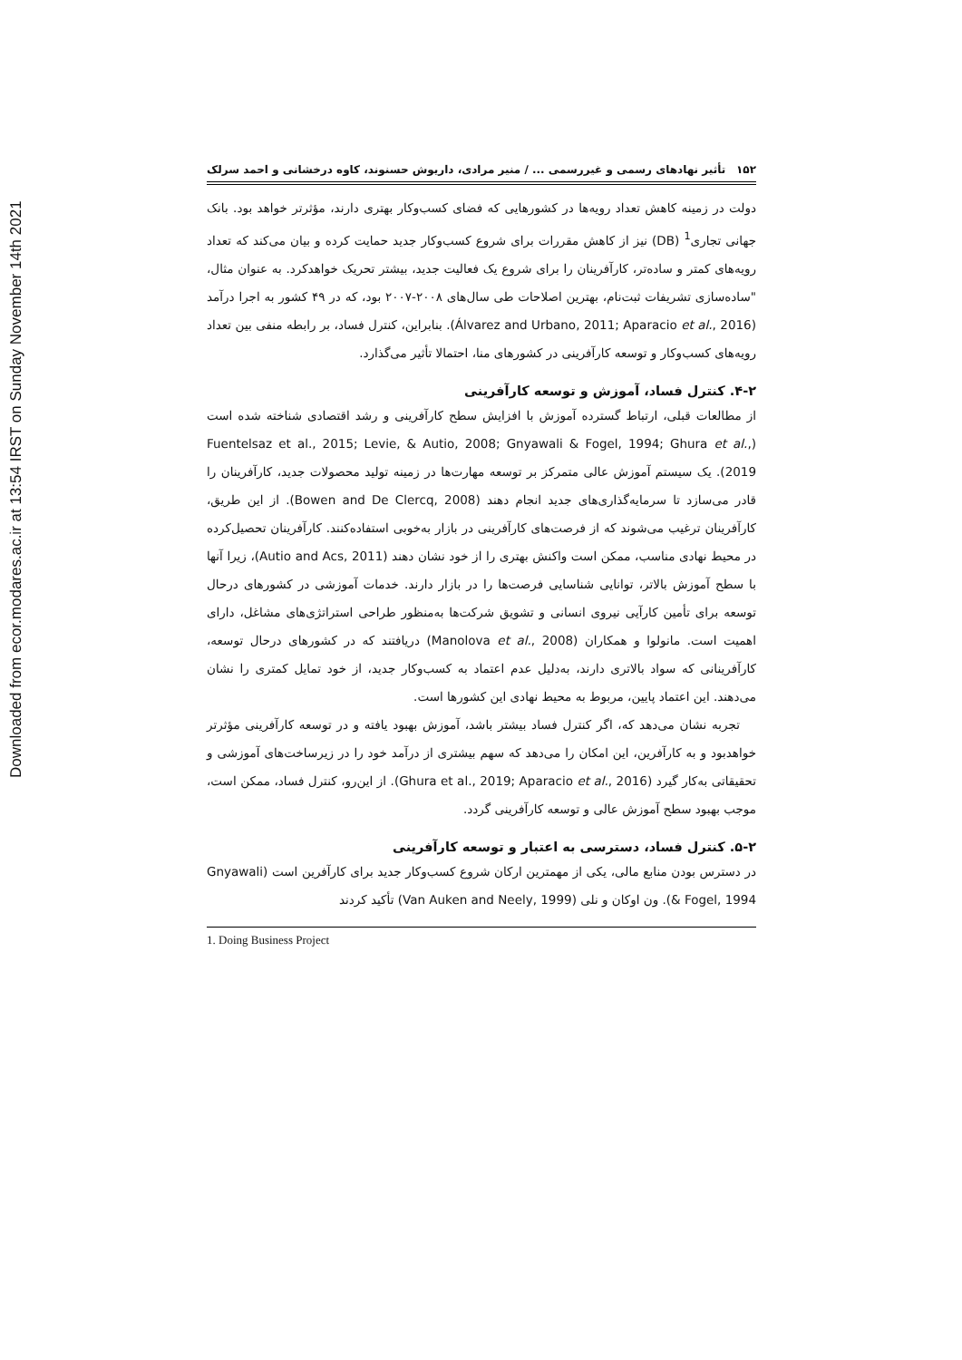Downloaded from ecor.modares.ac.ir at 13:54 IRST on Sunday November 14th 2021
۱۵۲ تأثیر نهادهای رسمی و غیررسمی ... / منیر مرادی، داریوش حسنوند، کاوه درخشانی و احمد سرلک
دولت در زمینه کاهش تعداد رویه‌ها در کشورهایی که فضای کسب‌وکار بهتری دارند، مؤثرتر خواهد بود. بانک جهانی تجاری<sup>1</sup> (DB) نیز از کاهش مقررات برای شروع کسب‌وکار جدید حمایت کرده و بیان می‌کند که تعداد رویه‌های کمتر و ساده‌تر، کارآفرینان را برای شروع یک فعالیت جدید، بیشتر تحریک خواهدکرد. به عنوان مثال، "ساده‌سازی تشریفات ثبت‌نام، بهترین اصلاحات طی سال‌های ۲۰۰۸-۲۰۰۷ بود، که در ۴۹ کشور به اجرا درآمد (Álvarez and Urbano, 2011; Aparacio et al., 2016). بنابراین، کنترل فساد، بر رابطه منفی بین تعداد رویه‌های کسب‌وکار و توسعه کارآفرینی در کشورهای منا، احتمالا تأثیر می‌گذارد.
۴-۲. کنترل فساد، آموزش و توسعه کارآفرینی
از مطالعات قبلی، ارتباط گسترده آموزش با افزایش سطح کارآفرینی و رشد اقتصادی شناخته شده است (Fuentelsaz et al., 2015; Levie, & Autio, 2008; Gnyawali & Fogel, 1994; Ghura et al., 2019). یک سیستم آموزش عالی متمرکز بر توسعه مهارت‌ها در زمینه تولید محصولات جدید، کارآفرینان را قادر می‌سازد تا سرمایه‌گذاری‌های جدید انجام دهند (Bowen and De Clercq, 2008). از این طریق، کارآفرینان ترغیب می‌شوند که از فرصت‌های کارآفرینی در بازار به‌خوبی استفاده‌کنند. کارآفرینان تحصیل‌کرده در محیط نهادی مناسب، ممکن است واکنش بهتری را از خود نشان دهند (Autio and Acs, 2011)، زیرا آنها با سطح آموزش بالاتر، توانایی شناسایی فرصت‌ها را در بازار دارند. خدمات آموزشی در کشورهای درحال توسعه برای تأمین کارآیی نیروی انسانی و تشویق شرکت‌ها به‌منظور طراحی استراتژی‌های مشاغل، دارای اهمیت است. مانولوا و همکاران (Manolova et al., 2008) دریافتند که در کشورهای درحال توسعه، کارآفرینانی که سواد بالاتری دارند، به‌دلیل عدم اعتماد به کسب‌وکار جدید، از خود تمایل کمتری را نشان می‌دهند. این اعتماد پایین، مربوط به محیط نهادی این کشورها است.
تجربه نشان می‌دهد که، اگر کنترل فساد بیشتر باشد، آموزش بهبود یافته و در توسعه کارآفرینی مؤثرتر خواهدبود و به کارآفرین، این امکان را می‌دهد که سهم بیشتری از درآمد خود را در زیرساخت‌های آموزشی و تحقیقاتی به‌کار گیرد (Ghura et al., 2019; Aparacio et al., 2016). از این‌رو، کنترل فساد، ممکن است، موجب بهبود سطح آموزش عالی و توسعه کارآفرینی گردد.
۵-۲. کنترل فساد، دسترسی به اعتبار و توسعه کارآفرینی
در دسترس بودن منابع مالی، یکی از مهمترین ارکان شروع کسب‌وکار جدید برای کارآفرین است (Gnyawali & Fogel, 1994). ون اوکان و نلی (Van Auken and Neely, 1999) تأکید کردند
1. Doing Business Project